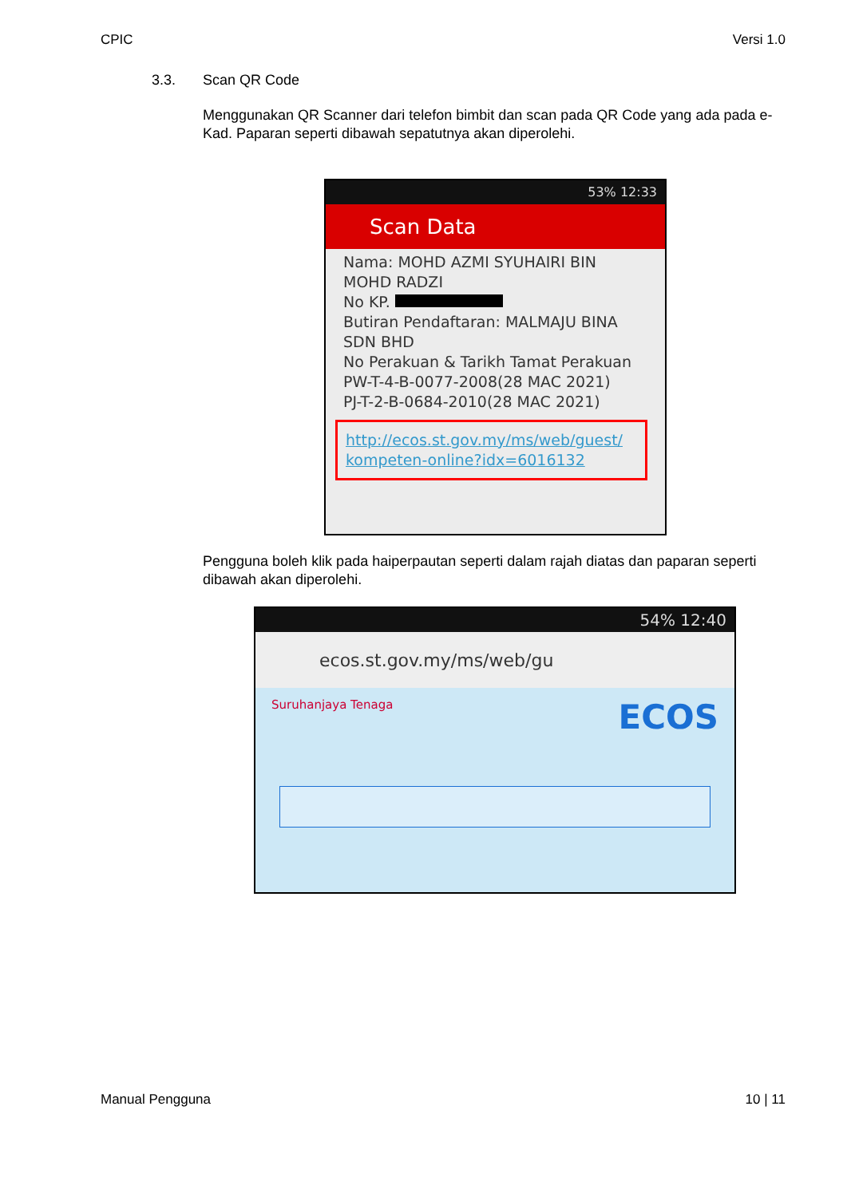CPIC Versi 1.0
3.3. Scan QR Code
Menggunakan QR Scanner dari telefon bimbit dan scan pada QR Code yang ada pada e-Kad. Paparan seperti dibawah sepatutnya akan diperolehi.
53% 12:33
Scan Data
Nama: MOHD AZMI SYUHAIRI BIN MOHD RADZI
No KP.
Butiran Pendaftaran: MALMAJU BINA SDN BHD
No Perakuan & Tarikh Tamat Perakuan
PW-T-4-B-0077-2008(28 MAC 2021)
PJ-T-2-B-0684-2010(28 MAC 2021)
http://ecos.st.gov.my/ms/web/guest/ kompeten-online?idx=6016132
Pengguna boleh klik pada haiperpautan seperti dalam rajah diatas dan paparan seperti dibawah akan diperolehi.
54% 12:40
ecos.st.gov.my/ms/web/gu
Suruhanjaya Tenaga ECOS
Manual Pengguna 10 | 11